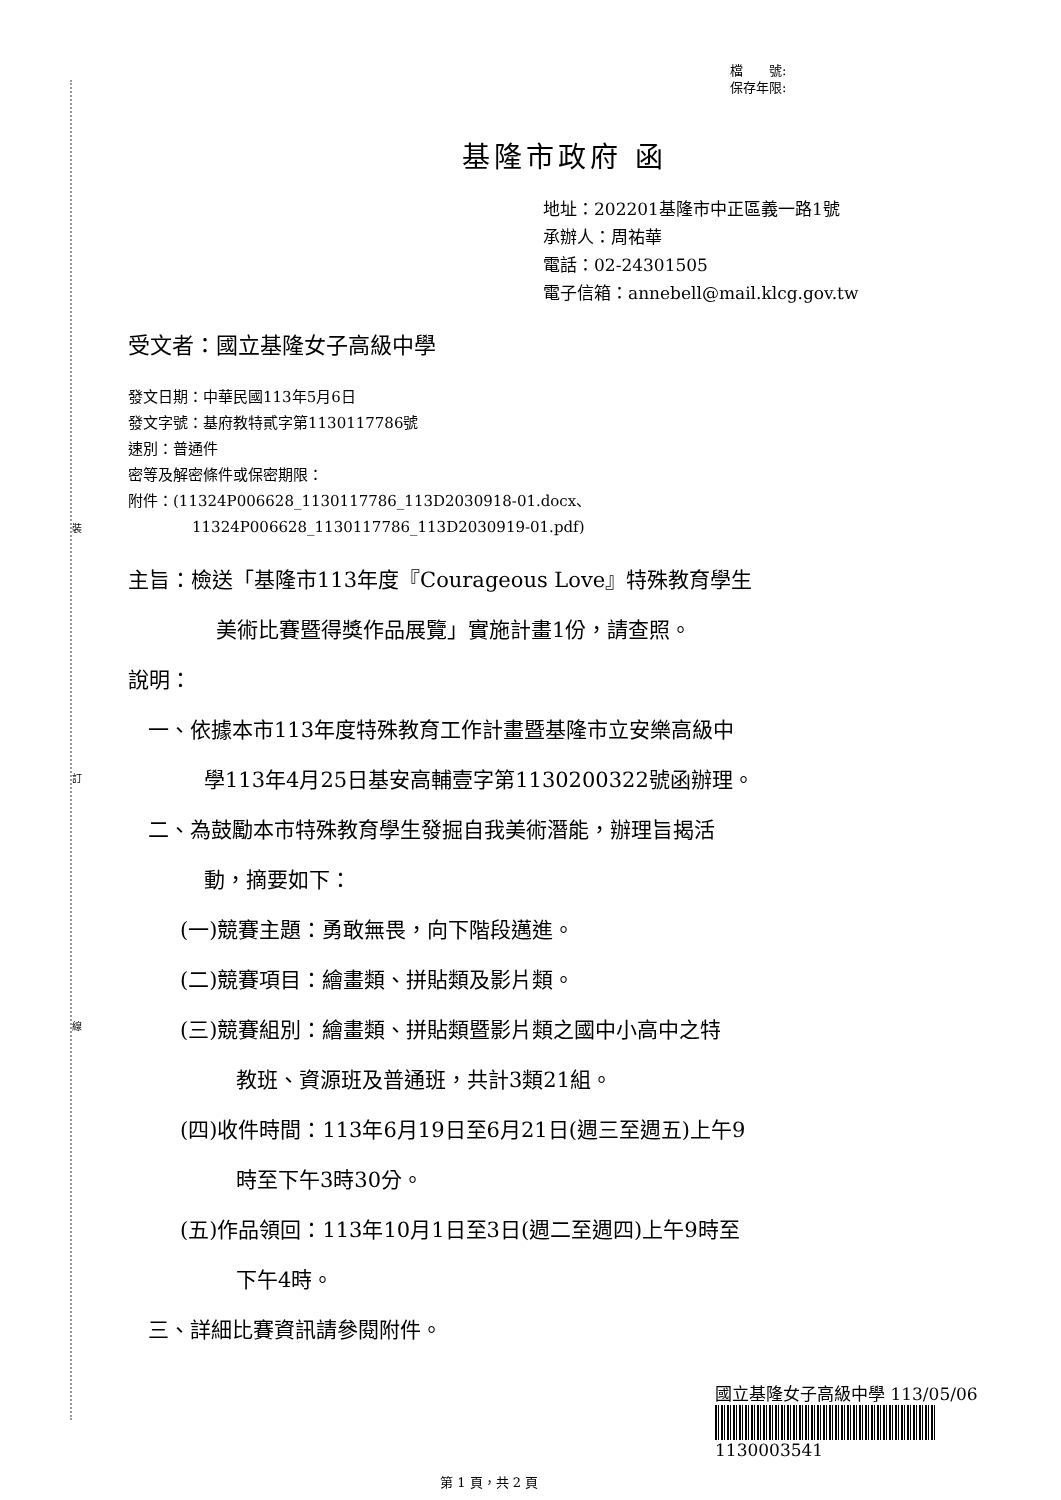裝
訂
線
檔　　號:
保存年限:
基隆市政府 函
地址：202201基隆市中正區義一路1號
承辦人：周祐華
電話：02-24301505
電子信箱：annebell@mail.klcg.gov.tw
受文者：國立基隆女子高級中學
發文日期：中華民國113年5月6日
發文字號：基府教特貳字第1130117786號
速別：普通件
密等及解密條件或保密期限：
附件：(11324P006628_1130117786_113D2030918-01.docx、
11324P006628_1130117786_113D2030919-01.pdf)
主旨：檢送「基隆市113年度『Courageous Love』特殊教育學生
美術比賽暨得獎作品展覽」實施計畫1份，請查照。
說明：
一、依據本市113年度特殊教育工作計畫暨基隆市立安樂高級中
學113年4月25日基安高輔壹字第1130200322號函辦理。
二、為鼓勵本市特殊教育學生發掘自我美術潛能，辦理旨揭活
動，摘要如下：
(一)競賽主題：勇敢無畏，向下階段邁進。
(二)競賽項目：繪畫類、拼貼類及影片類。
(三)競賽組別：繪畫類、拼貼類暨影片類之國中小高中之特
教班、資源班及普通班，共計3類21組。
(四)收件時間：113年6月19日至6月21日(週三至週五)上午9
時至下午3時30分。
(五)作品領回：113年10月1日至3日(週二至週四)上午9時至
下午4時。
三、詳細比賽資訊請參閱附件。
國立基隆女子高級中學 113/05/06
1130003541
第 1 頁，共 2 頁